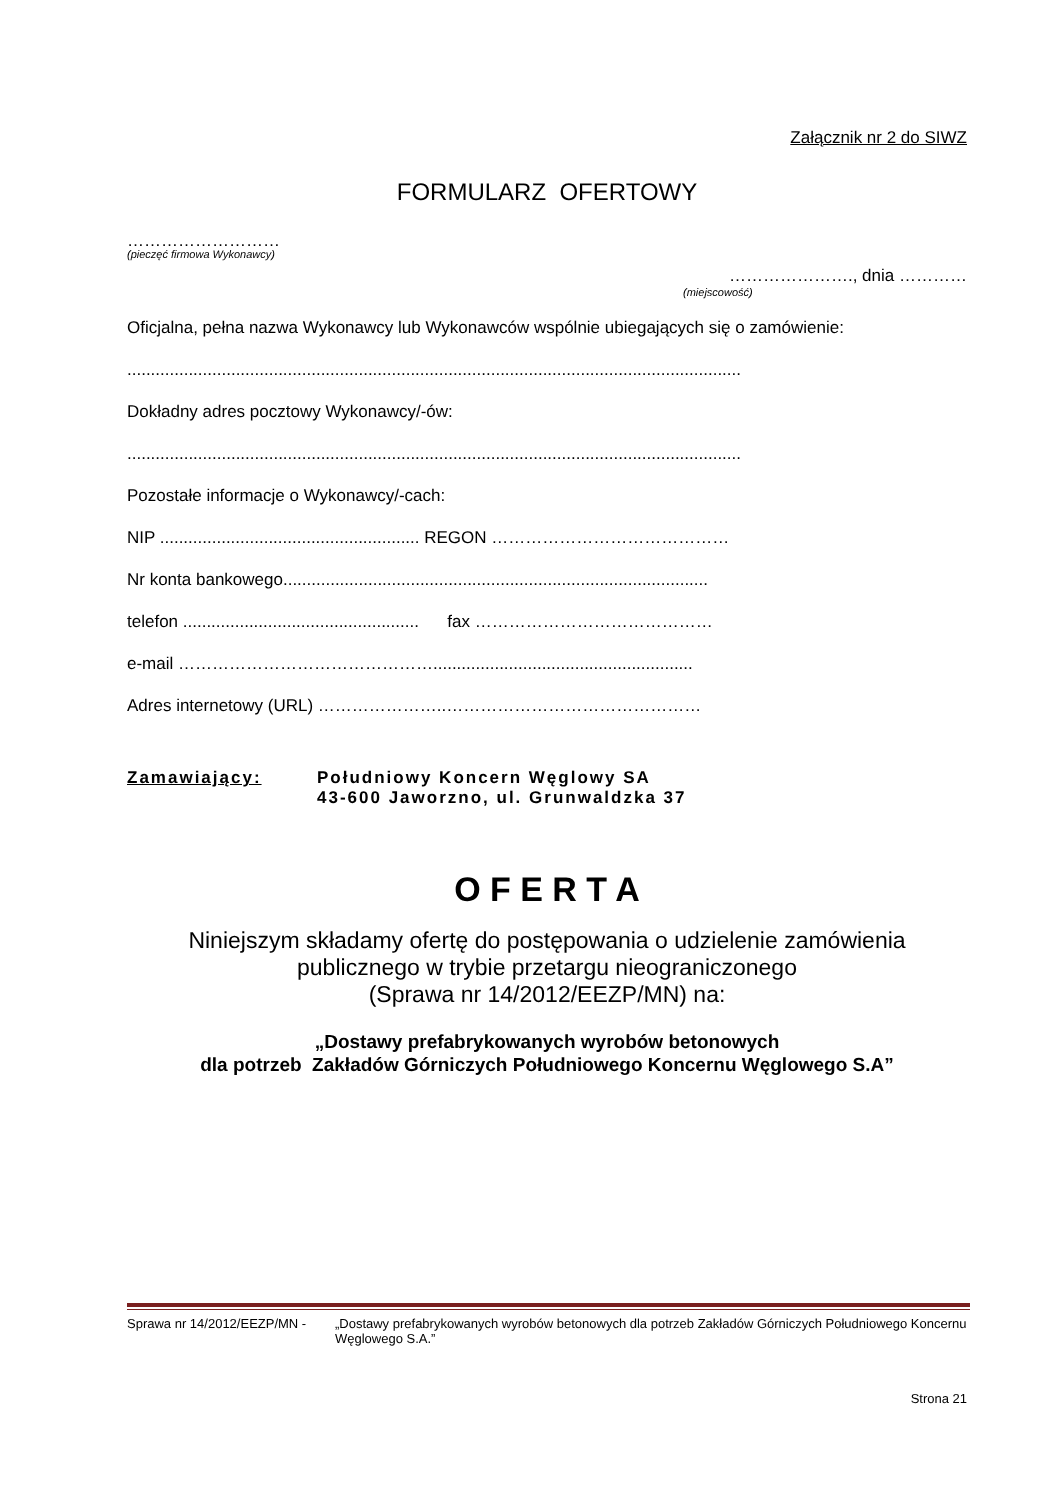Załącznik nr 2 do SIWZ
FORMULARZ OFERTOWY
………………………
(pieczęć firmowa Wykonawcy)
…………………., dnia …………
(miejscowość)
Oficjalna, pełna nazwa Wykonawcy lub Wykonawców wspólnie ubiegających się o zamówienie:
..................................................................................................................................
Dokładny adres pocztowy Wykonawcy/-ów:
..................................................................................................................................
Pozostałe informacje o Wykonawcy/-cach:
NIP ....................................................... REGON ……………………………………
Nr konta bankowego..........................................................................................
telefon .................................................. fax ……………………………………
e-mail ……………………………………….......................................................
Adres internetowy (URL) …………………..………………………………………
Zamawiający: Południowy Koncern Węglowy SA
43-600 Jaworzno, ul. Grunwaldzka 37
O F E R T A
Niniejszym składamy ofertę do postępowania o udzielenie zamówienia
publicznego w trybie przetargu nieograniczonego
(Sprawa nr 14/2012/EEZP/MN) na:
„Dostawy prefabrykowanych wyrobów betonowych
dla potrzeb Zakładów Górniczych Południowego Koncernu Węglowego S.A”
Sprawa nr 14/2012/EEZP/MN - „Dostawy prefabrykowanych wyrobów betonowych dla potrzeb Zakładów Górniczych Południowego Koncernu Węglowego S.A.”
Strona 21